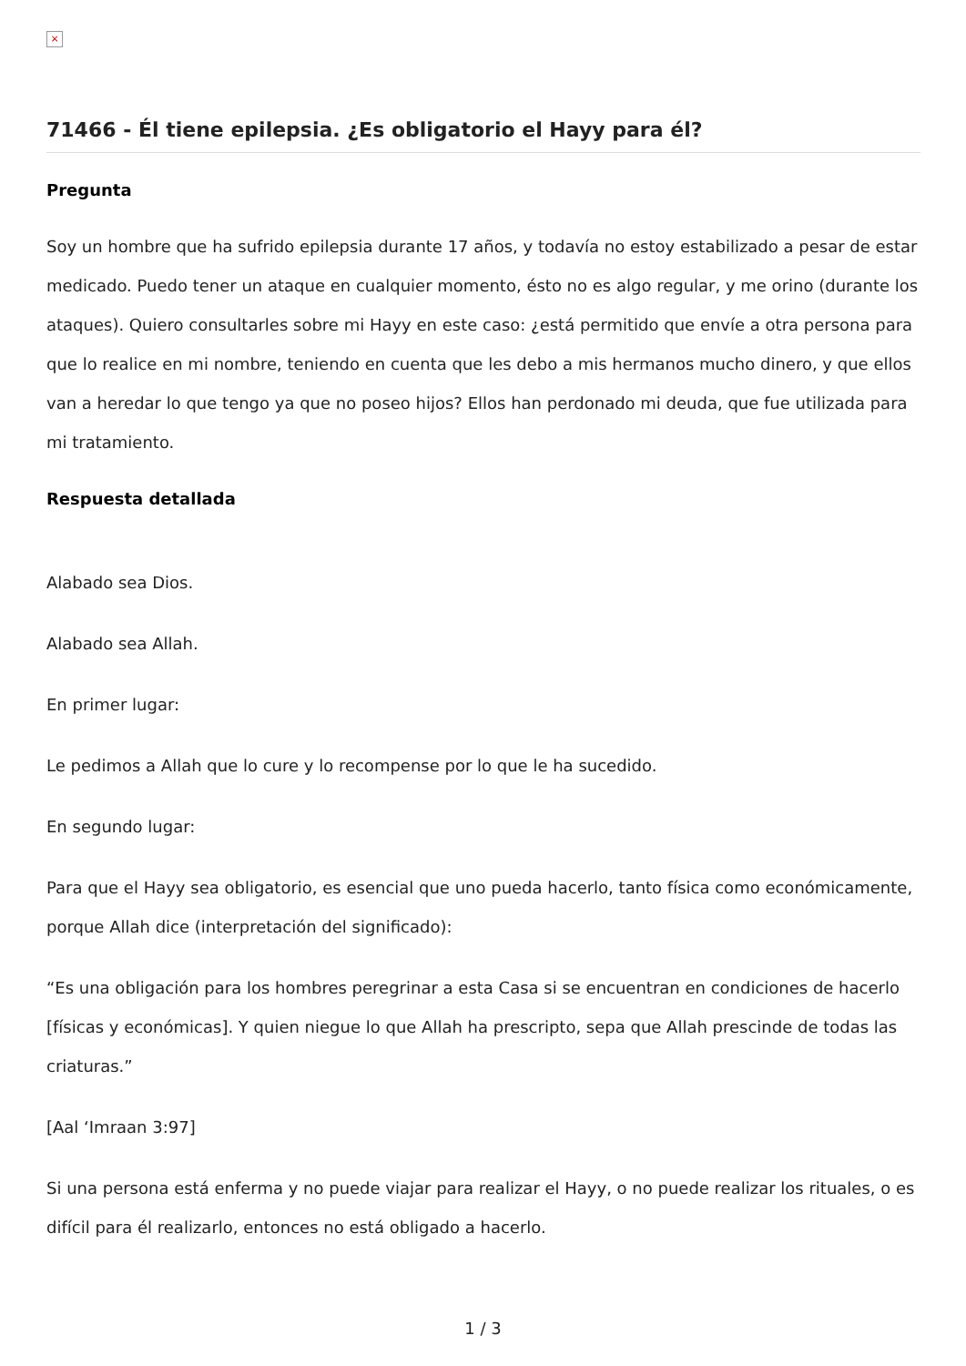×
71466 - Él tiene epilepsia. ¿Es obligatorio el Hayy para él?
Pregunta
Soy un hombre que ha sufrido epilepsia durante 17 años, y todavía no estoy estabilizado a pesar de estar medicado. Puedo tener un ataque en cualquier momento, ésto no es algo regular, y me orino (durante los ataques). Quiero consultarles sobre mi Hayy en este caso: ¿está permitido que envíe a otra persona para que lo realice en mi nombre, teniendo en cuenta que les debo a mis hermanos mucho dinero, y que ellos van a heredar lo que tengo ya que no poseo hijos? Ellos han perdonado mi deuda, que fue utilizada para mi tratamiento.
Respuesta detallada
Alabado sea Dios.
Alabado sea Allah.
En primer lugar:
Le pedimos a Allah que lo cure y lo recompense por lo que le ha sucedido.
En segundo lugar:
Para que el Hayy sea obligatorio, es esencial que uno pueda hacerlo, tanto física como económicamente, porque Allah dice (interpretación del significado):
“Es una obligación para los hombres peregrinar a esta Casa si se encuentran en condiciones de hacerlo [físicas y económicas]. Y quien niegue lo que Allah ha prescripto, sepa que Allah prescinde de todas las criaturas.”
[Aal ‘Imraan 3:97]
Si una persona está enferma y no puede viajar para realizar el Hayy, o no puede realizar los rituales, o es difícil para él realizarlo, entonces no está obligado a hacerlo.
1 / 3